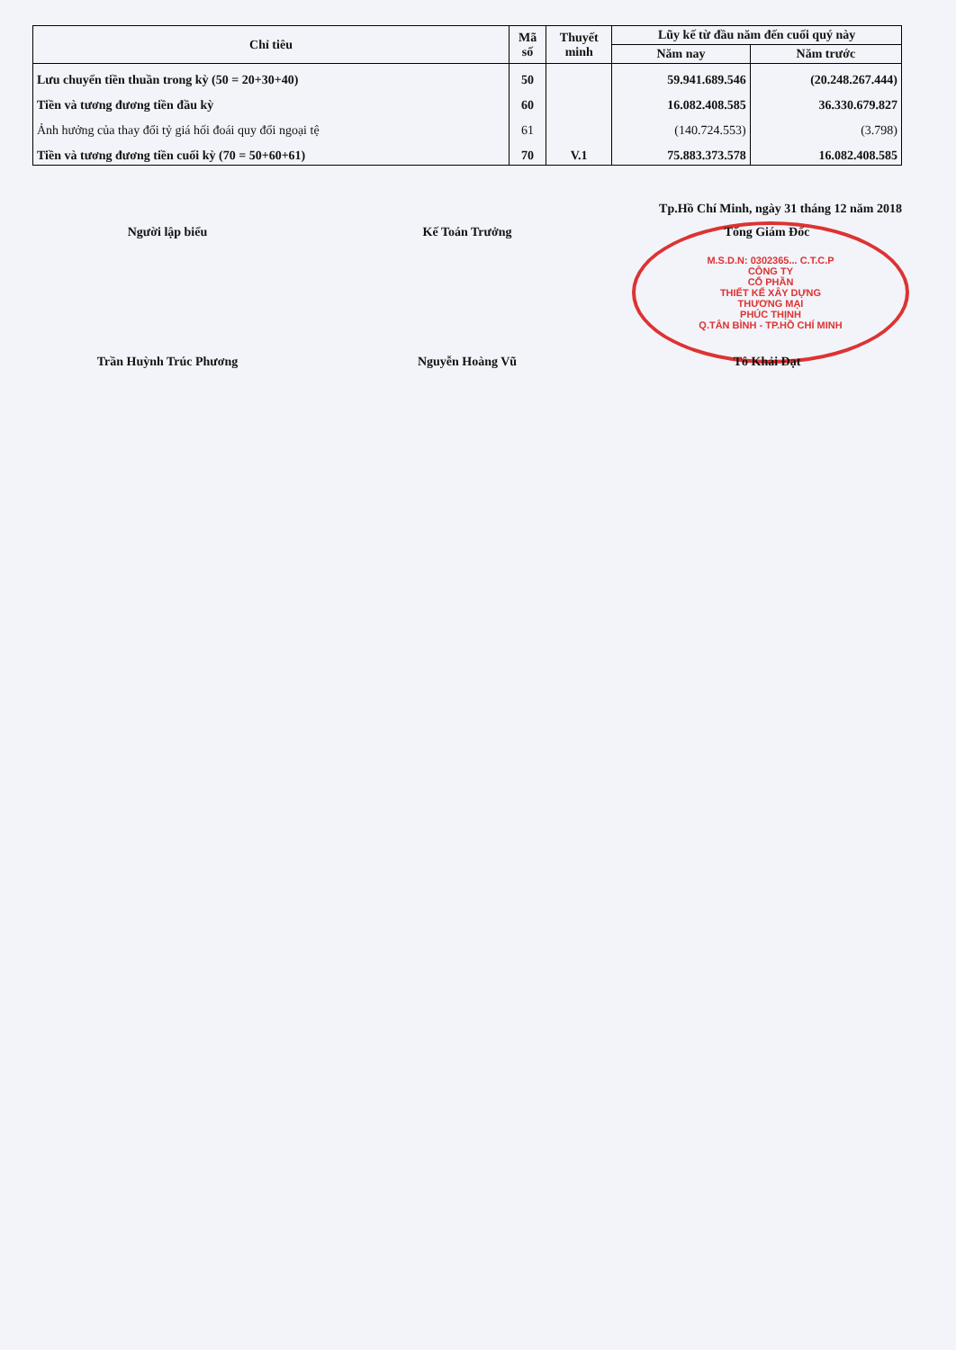| Chỉ tiêu | Mã số | Thuyết minh | Lũy kế từ đầu năm đến cuối quý này | |
| --- | --- | --- | --- | --- |
| | | | Năm nay | Năm trước |
| Lưu chuyển tiền thuần trong kỳ (50 = 20+30+40) | 50 | | 59.941.689.546 | (20.248.267.444) |
| Tiền và tương đương tiền đầu kỳ | 60 | | 16.082.408.585 | 36.330.679.827 |
| Ảnh hưởng của thay đổi tỷ giá hối đoái quy đổi ngoại tệ | 61 | | (140.724.553) | (3.798) |
| Tiền và tương đương tiền cuối kỳ (70 = 50+60+61) | 70 | V.1 | 75.883.373.578 | 16.082.408.585 |
Tp.Hồ Chí Minh, ngày 31 tháng 12 năm 2018
Người lập biểu Kế Toán Trưởng Tổng Giám Đốc
M.S.D.N: 0302365... C.T.C.P
CÔNG TY
CỔ PHẦN
THIẾT KẾ XÂY DỰNG
THƯƠNG MẠI
PHÚC THỊNH
Q.TÂN BÌNH - TP.HỒ CHÍ MINH
Trần Huỳnh Trúc Phương Nguyễn Hoàng Vũ Tô Khải Đạt